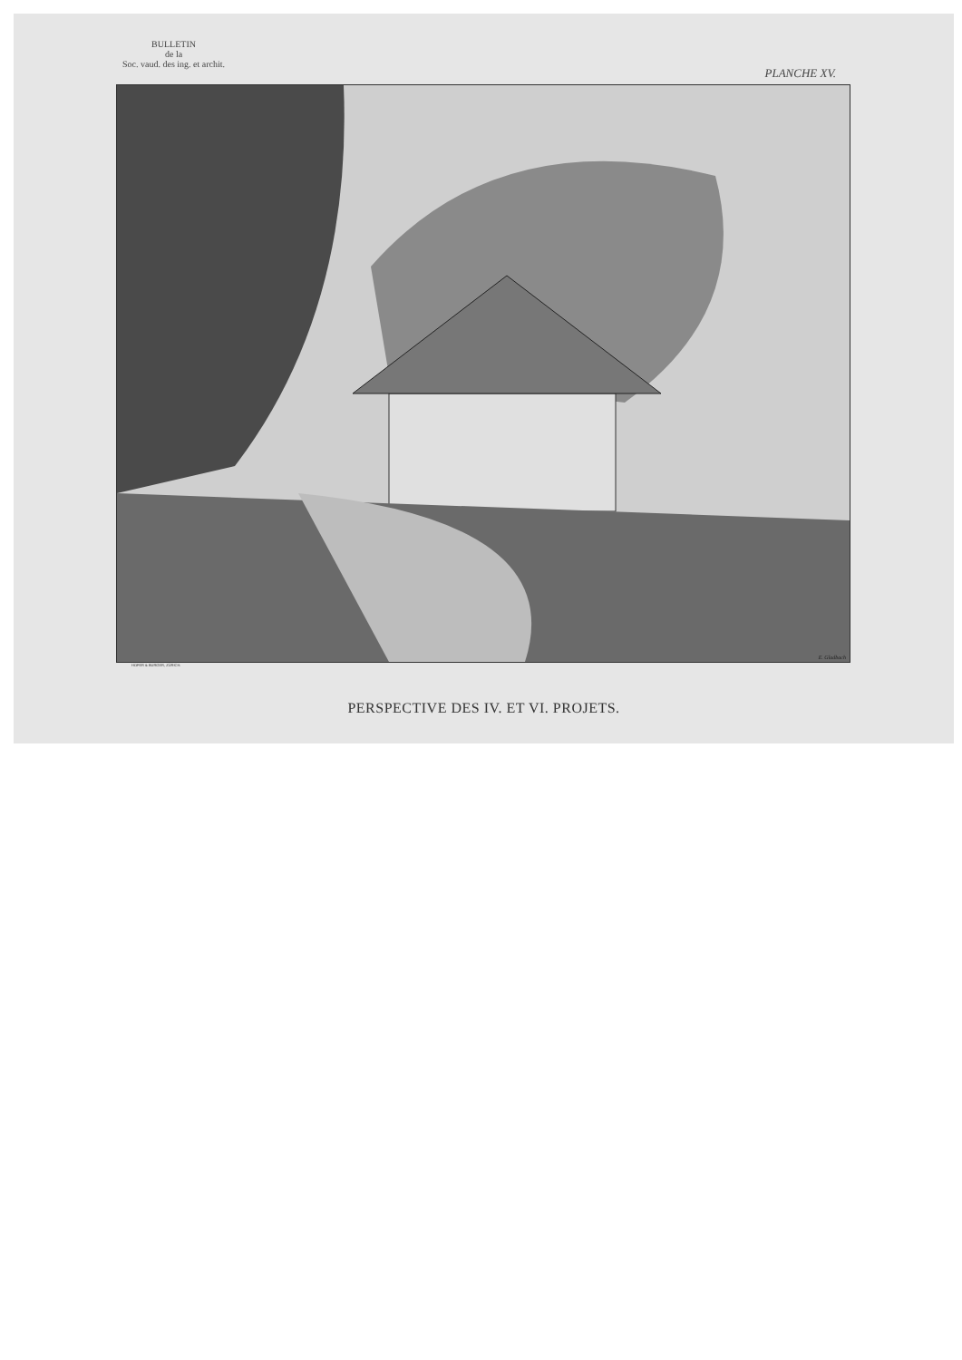BULLETIN
de la
Soc. vaud. des ing. et archit.
PLANCHE XV.
E. Gladbach
HOFER & BURGER, ZÜRICH.
PERSPECTIVE DES IV. ET VI. PROJETS.